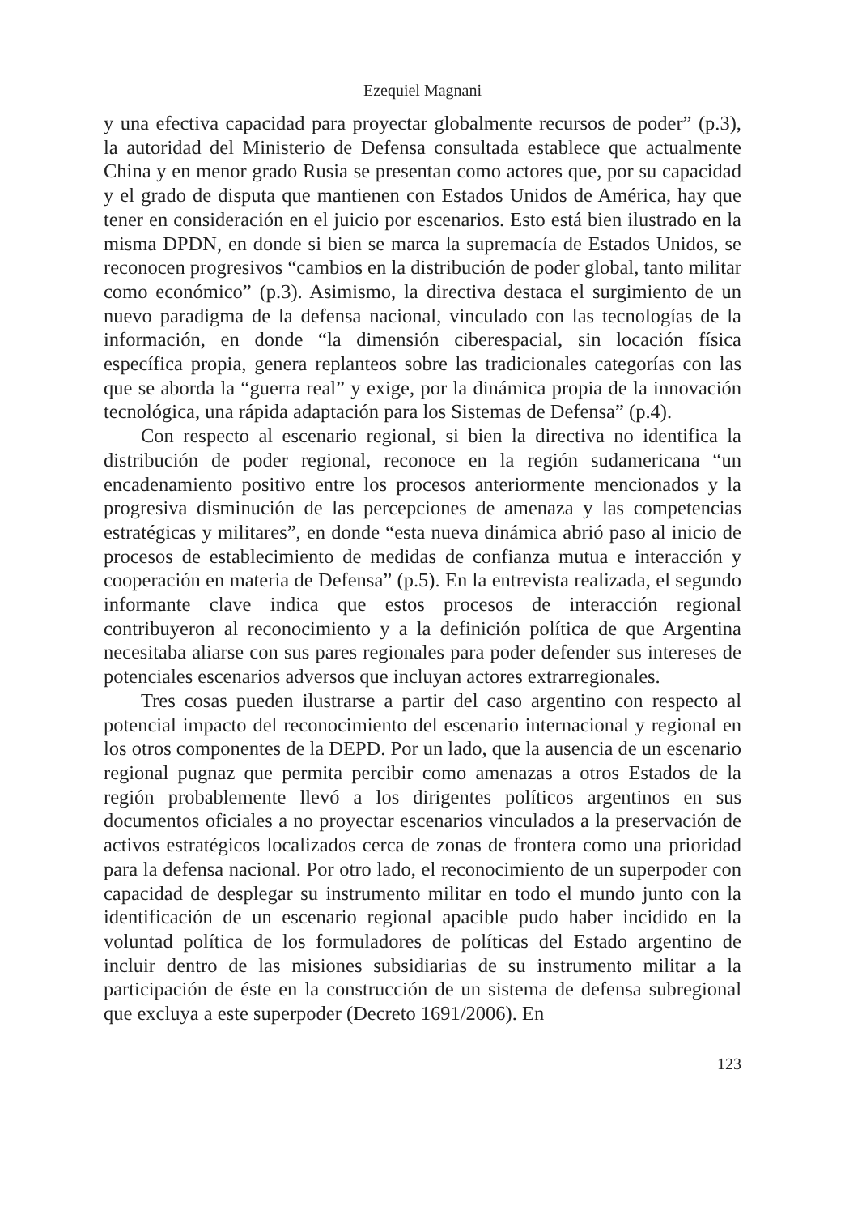Ezequiel Magnani
y una efectiva capacidad para proyectar globalmente recursos de poder” (p.3), la autoridad del Ministerio de Defensa consultada establece que actualmente China y en menor grado Rusia se presentan como actores que, por su capacidad y el grado de disputa que mantienen con Estados Unidos de América, hay que tener en consideración en el juicio por escenarios. Esto está bien ilustrado en la misma DPDN, en donde si bien se marca la supremacía de Estados Unidos, se reconocen progresivos “cambios en la distribución de poder global, tanto militar como económico” (p.3). Asimismo, la directiva destaca el surgimiento de un nuevo paradigma de la defensa nacional, vinculado con las tecnologías de la información, en donde “la dimensión ciberespacial, sin locación física específica propia, genera replanteos sobre las tradicionales categorías con las que se aborda la “guerra real” y exige, por la dinámica propia de la innovación tecnológica, una rápida adaptación para los Sistemas de Defensa” (p.4).
Con respecto al escenario regional, si bien la directiva no identifica la distribución de poder regional, reconoce en la región sudamericana “un encadenamiento positivo entre los procesos anteriormente mencionados y la progresiva disminución de las percepciones de amenaza y las competencias estratégicas y militares”, en donde “esta nueva dinámica abrió paso al inicio de procesos de establecimiento de medidas de confianza mutua e interacción y cooperación en materia de Defensa” (p.5). En la entrevista realizada, el segundo informante clave indica que estos procesos de interacción regional contribuyeron al reconocimiento y a la definición política de que Argentina necesitaba aliarse con sus pares regionales para poder defender sus intereses de potenciales escenarios adversos que incluyan actores extrarregionales.
Tres cosas pueden ilustrarse a partir del caso argentino con respecto al potencial impacto del reconocimiento del escenario internacional y regional en los otros componentes de la DEPD. Por un lado, que la ausencia de un escenario regional pugnaz que permita percibir como amenazas a otros Estados de la región probablemente llevó a los dirigentes políticos argentinos en sus documentos oficiales a no proyectar escenarios vinculados a la preservación de activos estratégicos localizados cerca de zonas de frontera como una prioridad para la defensa nacional. Por otro lado, el reconocimiento de un superpoder con capacidad de desplegar su instrumento militar en todo el mundo junto con la identificación de un escenario regional apacible pudo haber incidido en la voluntad política de los formuladores de políticas del Estado argentino de incluir dentro de las misiones subsidiarias de su instrumento militar a la participación de éste en la construcción de un sistema de defensa subregional que excluya a este superpoder (Decreto 1691/2006). En
123